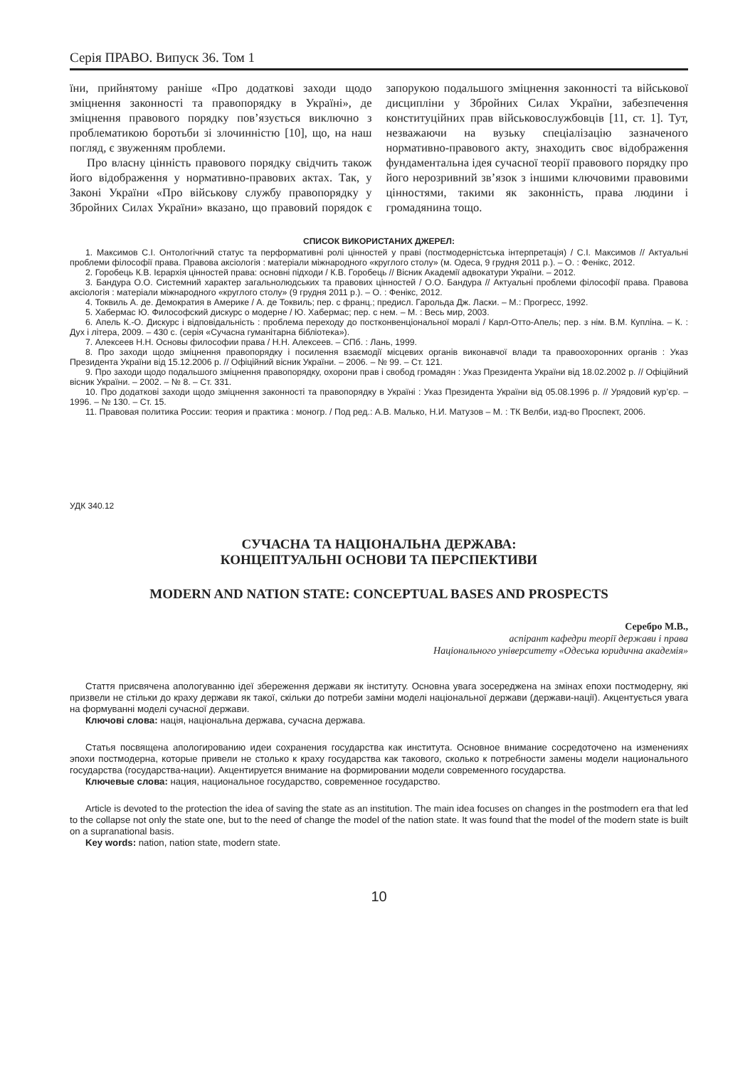Серія ПРАВО. Випуск 36. Том 1
їни, прийнятому раніше «Про додаткові заходи щодо зміцнення законності та правопорядку в Україні», де зміцнення правового порядку пов’язується виключно з проблематикою боротьби зі злочинністю [10], що, на наш погляд, є звуженням проблеми.
Про власну цінність правового порядку свідчить також його відображення у нормативно-правових актах. Так, у Законі України «Про військову службу правопорядку у Збройних Силах України» вказано, що правовий порядок є запорукою подальшого зміцнення законності та військової дисципліни у Збройних Силах України, забезпечення конституційних прав військовослужбовців [11, ст. 1]. Тут, незважаючи на вузьку спеціалізацію зазначеного нормативно-правового акту, знаходить своє відображення фундаментальна ідея сучасної теорії правового порядку про його нерозривний зв’язок з іншими ключовими правовими цінностями, такими як законність, права людини і громадянина тощо.
СПИСОК ВИКОРИСТАНИХ ДЖЕРЕЛ:
1. Максимов С.І. Онтологічний статус та перформативні ролі цінностей у праві (постмодерністська інтерпретація) / С.І. Максимов // Актуальні проблеми філософії права. Правова аксіологія : матеріали міжнародного «круглого столу» (м. Одеса, 9 грудня 2011 р.). – О. : Фенікс, 2012.
2. Горобець К.В. Ієрархія цінностей права: основні підходи / К.В. Горобець // Вісник Академії адвокатури України. – 2012.
3. Бандура О.О. Системний характер загальнолюдських та правових цінностей / О.О. Бандура // Актуальні проблеми філософії права. Правова аксіологія : матеріали міжнародного «круглого столу» (9 грудня 2011 р.). – О. : Фенікс, 2012.
4. Токвиль А. де. Демократия в Америке / А. де Токвиль; пер. с франц.; предисл. Гарольда Дж. Ласки. – М.: Прогресс, 1992.
5. Хабермас Ю. Философский дискурс о модерне / Ю. Хабермас; пер. с нем. – М. : Весь мир, 2003.
6. Апель К.-О. Дискурс і відповідальність : проблема переходу до постконвенціональної моралі / Карл-Отто-Апель; пер. з нім. В.М. Купліна. – К. : Дух і літера, 2009. – 430 с. (серія «Сучасна гуманітарна бібліотека»).
7. Алексеев Н.Н. Основы философии права / Н.Н. Алексеев. – СПб. : Лань, 1999.
8. Про заходи щодо зміцнення правопорядку і посилення взаємодії місцевих органів виконавчої влади та правоохоронних органів : Указ Президента України від 15.12.2006 р. // Офіційний вісник України. – 2006. – № 99. – Ст. 121.
9. Про заходи щодо подальшого зміцнення правопорядку, охорони прав і свобод громадян : Указ Президента України від 18.02.2002 р. // Офіційний вісник України. – 2002. – № 8. – Ст. 331.
10. Про додаткові заходи щодо зміцнення законності та правопорядку в Україні : Указ Президента України від 05.08.1996 р. // Урядовий кур’єр. – 1996. – № 130. – Ст. 15.
11. Правовая политика России: теория и практика : моногр. / Под ред.: А.В. Малько, Н.И. Матузов – М. : ТК Велби, изд-во Проспект, 2006.
УДК 340.12
СУЧАСНА ТА НАЦІОНАЛЬНА ДЕРЖАВА:
КОНЦЕПТУАЛЬНІ ОСНОВИ ТА ПЕРСПЕКТИВИ
MODERN AND NATION STATE: CONCEPTUAL BASES AND PROSPECTS
Серебро М.В.,
аспірант кафедри теорії держави і права
Національного університету «Одеська юридична академія»
Стаття присвячена апологуванню ідеї збереження держави як інституту. Основна увага зосереджена на змінах епохи постмодерну, які призвели не стільки до краху держави як такої, скільки до потреби заміни моделі національної держави (держави-нації). Акцентується увага на формуванні моделі сучасної держави.
Ключові слова: нація, національна держава, сучасна держава.
Статья посвящена апологированию идеи сохранения государства как института. Основное внимание сосредоточено на изменениях эпохи постмодерна, которые привели не столько к краху государства как такового, сколько к потребности замены модели национального государства (государства-нации). Акцентируется внимание на формировании модели современного государства.
Ключевые слова: нация, национальное государство, современное государство.
Article is devoted to the protection the idea of saving the state as an institution. The main idea focuses on changes in the postmodern era that led to the collapse not only the state one, but to the need of change the model of the nation state. It was found that the model of the modern state is built on a supranational basis.
Key words: nation, nation state, modern state.
10